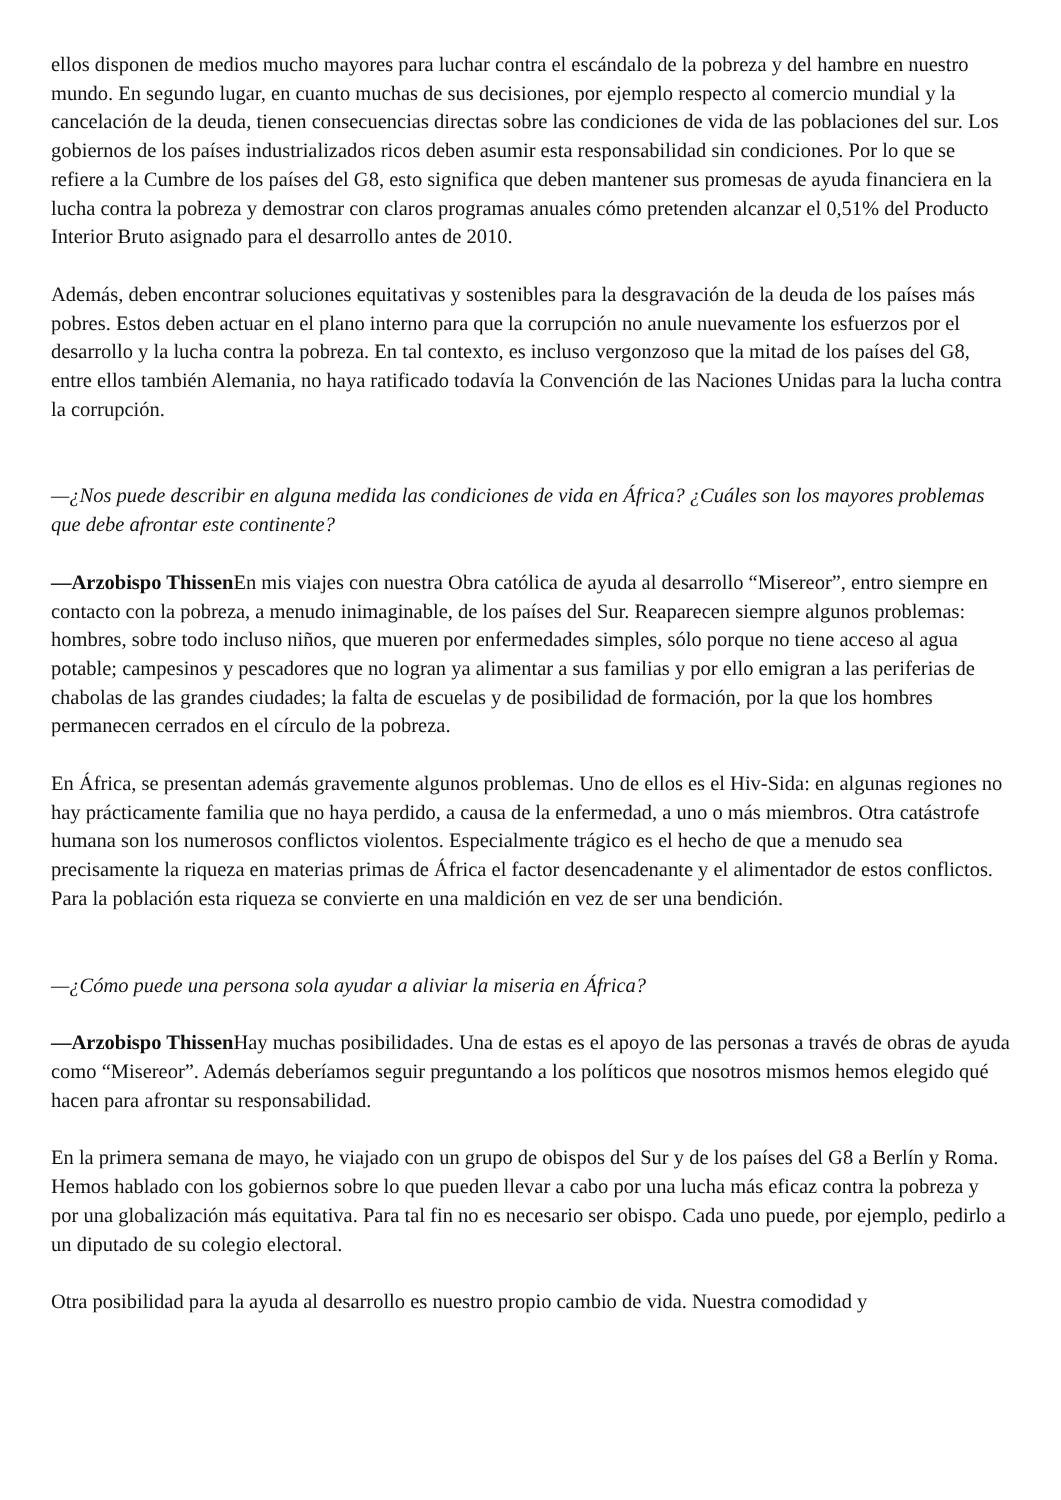ellos disponen de medios mucho mayores para luchar contra el escándalo de la pobreza y del hambre en nuestro mundo. En segundo lugar, en cuanto muchas de sus decisiones, por ejemplo respecto al comercio mundial y la cancelación de la deuda, tienen consecuencias directas sobre las condiciones de vida de las poblaciones del sur. Los gobiernos de los países industrializados ricos deben asumir esta responsabilidad sin condiciones. Por lo que se refiere a la Cumbre de los países del G8, esto significa que deben mantener sus promesas de ayuda financiera en la lucha contra la pobreza y demostrar con claros programas anuales cómo pretenden alcanzar el 0,51% del Producto Interior Bruto asignado para el desarrollo antes de 2010.
Además, deben encontrar soluciones equitativas y sostenibles para la desgravación de la deuda de los países más pobres. Estos deben actuar en el plano interno para que la corrupción no anule nuevamente los esfuerzos por el desarrollo y la lucha contra la pobreza. En tal contexto, es incluso vergonzoso que la mitad de los países del G8, entre ellos también Alemania, no haya ratificado todavía la Convención de las Naciones Unidas para la lucha contra la corrupción.
—¿Nos puede describir en alguna medida las condiciones de vida en África? ¿Cuáles son los mayores problemas que debe afrontar este continente?
—Arzobispo Thissen En mis viajes con nuestra Obra católica de ayuda al desarrollo “Misereor”, entro siempre en contacto con la pobreza, a menudo inimaginable, de los países del Sur. Reaparecen siempre algunos problemas: hombres, sobre todo incluso niños, que mueren por enfermedades simples, sólo porque no tiene acceso al agua potable; campesinos y pescadores que no logran ya alimentar a sus familias y por ello emigran a las periferias de chabolas de las grandes ciudades; la falta de escuelas y de posibilidad de formación, por la que los hombres permanecen cerrados en el círculo de la pobreza.
En África, se presentan además gravemente algunos problemas. Uno de ellos es el Hiv-Sida: en algunas regiones no hay prácticamente familia que no haya perdido, a causa de la enfermedad, a uno o más miembros. Otra catástrofe humana son los numerosos conflictos violentos. Especialmente trágico es el hecho de que a menudo sea precisamente la riqueza en materias primas de África el factor desencadenante y el alimentador de estos conflictos. Para la población esta riqueza se convierte en una maldición en vez de ser una bendición.
—¿Cómo puede una persona sola ayudar a aliviar la miseria en África?
—Arzobispo Thissen Hay muchas posibilidades. Una de estas es el apoyo de las personas a través de obras de ayuda como “Misereor”. Además deberíamos seguir preguntando a los políticos que nosotros mismos hemos elegido qué hacen para afrontar su responsabilidad.
En la primera semana de mayo, he viajado con un grupo de obispos del Sur y de los países del G8 a Berlín y Roma. Hemos hablado con los gobiernos sobre lo que pueden llevar a cabo por una lucha más eficaz contra la pobreza y por una globalización más equitativa. Para tal fin no es necesario ser obispo. Cada uno puede, por ejemplo, pedirlo a un diputado de su colegio electoral.
Otra posibilidad para la ayuda al desarrollo es nuestro propio cambio de vida. Nuestra comodidad y